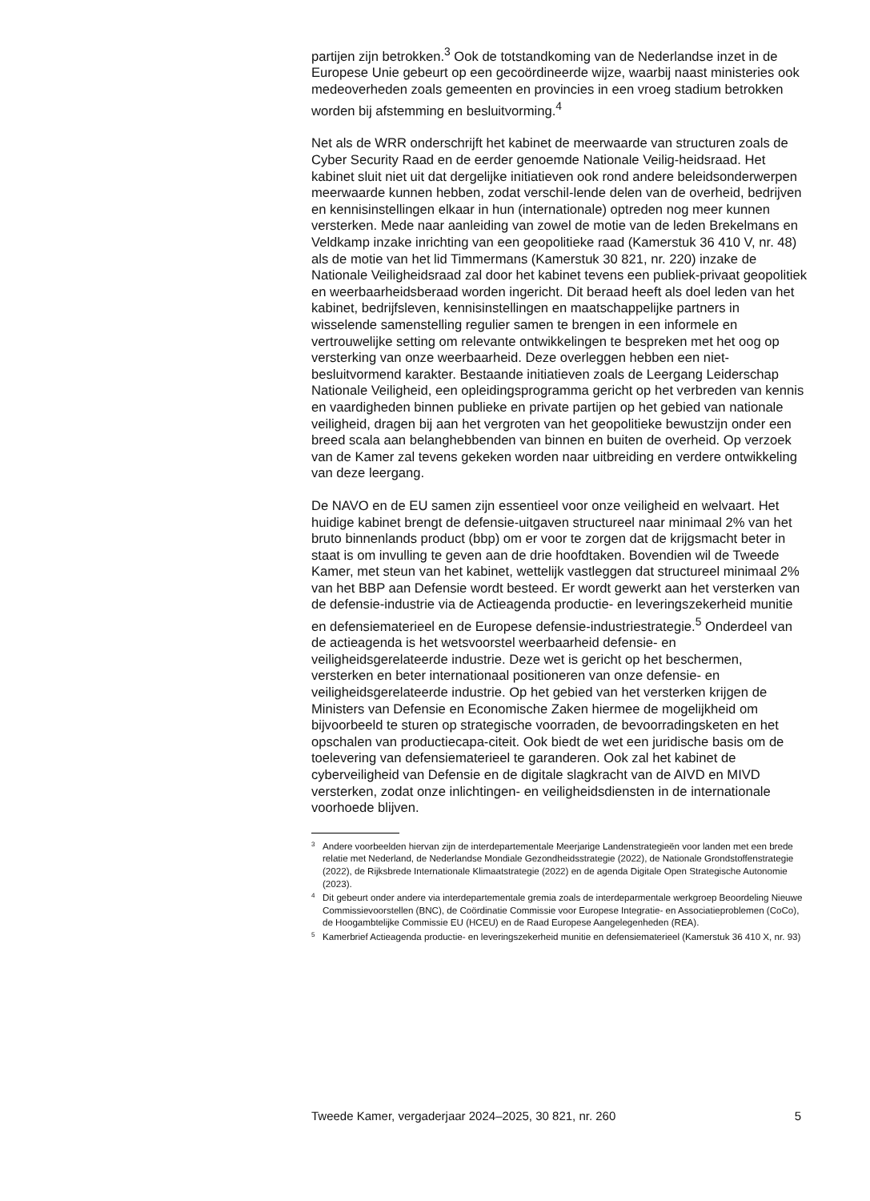partijen zijn betrokken.<sup>3</sup> Ook de totstandkoming van de Nederlandse inzet in de Europese Unie gebeurt op een gecoördineerde wijze, waarbij naast ministeries ook medeoverheden zoals gemeenten en provincies in een vroeg stadium betrokken worden bij afstemming en besluitvorming.<sup>4</sup>
Net als de WRR onderschrijft het kabinet de meerwaarde van structuren zoals de Cyber Security Raad en de eerder genoemde Nationale Veilig-heidsraad. Het kabinet sluit niet uit dat dergelijke initiatieven ook rond andere beleidsonderwerpen meerwaarde kunnen hebben, zodat verschil-lende delen van de overheid, bedrijven en kennisinstellingen elkaar in hun (internationale) optreden nog meer kunnen versterken. Mede naar aanleiding van zowel de motie van de leden Brekelmans en Veldkamp inzake inrichting van een geopolitieke raad (Kamerstuk 36 410 V, nr. 48) als de motie van het lid Timmermans (Kamerstuk 30 821, nr. 220) inzake de Nationale Veiligheidsraad zal door het kabinet tevens een publiek-privaat geopolitiek en weerbaarheidsberaad worden ingericht. Dit beraad heeft als doel leden van het kabinet, bedrijfsleven, kennisinstellingen en maatschappelijke partners in wisselende samenstelling regulier samen te brengen in een informele en vertrouwelijke setting om relevante ontwikkelingen te bespreken met het oog op versterking van onze weerbaarheid. Deze overleggen hebben een niet-besluitvormend karakter. Bestaande initiatieven zoals de Leergang Leiderschap Nationale Veiligheid, een opleidingsprogramma gericht op het verbreden van kennis en vaardigheden binnen publieke en private partijen op het gebied van nationale veiligheid, dragen bij aan het vergroten van het geopolitieke bewustzijn onder een breed scala aan belanghebbenden van binnen en buiten de overheid. Op verzoek van de Kamer zal tevens gekeken worden naar uitbreiding en verdere ontwikkeling van deze leergang.
De NAVO en de EU samen zijn essentieel voor onze veiligheid en welvaart. Het huidige kabinet brengt de defensie-uitgaven structureel naar minimaal 2% van het bruto binnenlands product (bbp) om er voor te zorgen dat de krijgsmacht beter in staat is om invulling te geven aan de drie hoofdtaken. Bovendien wil de Tweede Kamer, met steun van het kabinet, wettelijk vastleggen dat structureel minimaal 2% van het BBP aan Defensie wordt besteed. Er wordt gewerkt aan het versterken van de defensie-industrie via de Actieagenda productie- en leveringszekerheid munitie en defensiematerieel en de Europese defensie-industriestrategie.<sup>5</sup> Onderdeel van de actieagenda is het wetsvoorstel weerbaarheid defensie- en veiligheidsgerelateerde industrie. Deze wet is gericht op het beschermen, versterken en beter internationaal positioneren van onze defensie- en veiligheidsgerelateerde industrie. Op het gebied van het versterken krijgen de Ministers van Defensie en Economische Zaken hiermee de mogelijkheid om bijvoorbeeld te sturen op strategische voorraden, de bevoorradingsketen en het opschalen van productiecapa-citeit. Ook biedt de wet een juridische basis om de toelevering van defensiematerieel te garanderen. Ook zal het kabinet de cyberveiligheid van Defensie en de digitale slagkracht van de AIVD en MIVD versterken, zodat onze inlichtingen- en veiligheidsdiensten in de internationale voorhoede blijven.
3 Andere voorbeelden hiervan zijn de interdepartementale Meerjarige Landenstrategieën voor landen met een brede relatie met Nederland, de Nederlandse Mondiale Gezondheidsstrategie (2022), de Nationale Grondstoffenstrategie (2022), de Rijksbrede Internationale Klimaatstrategie (2022) en de agenda Digitale Open Strategische Autonomie (2023).
4 Dit gebeurt onder andere via interdepartementale gremia zoals de interdeparmentale werkgroep Beoordeling Nieuwe Commissievoorstellen (BNC), de Coördinatie Commissie voor Europese Integratie- en Associatieproblemen (CoCo), de Hoogambtelijke Commissie EU (HCEU) en de Raad Europese Aangelegenheden (REA).
5 Kamerbrief Actieagenda productie- en leveringszekerheid munitie en defensiematerieel (Kamerstuk 36 410 X, nr. 93)
Tweede Kamer, vergaderjaar 2024–2025, 30 821, nr. 260 5